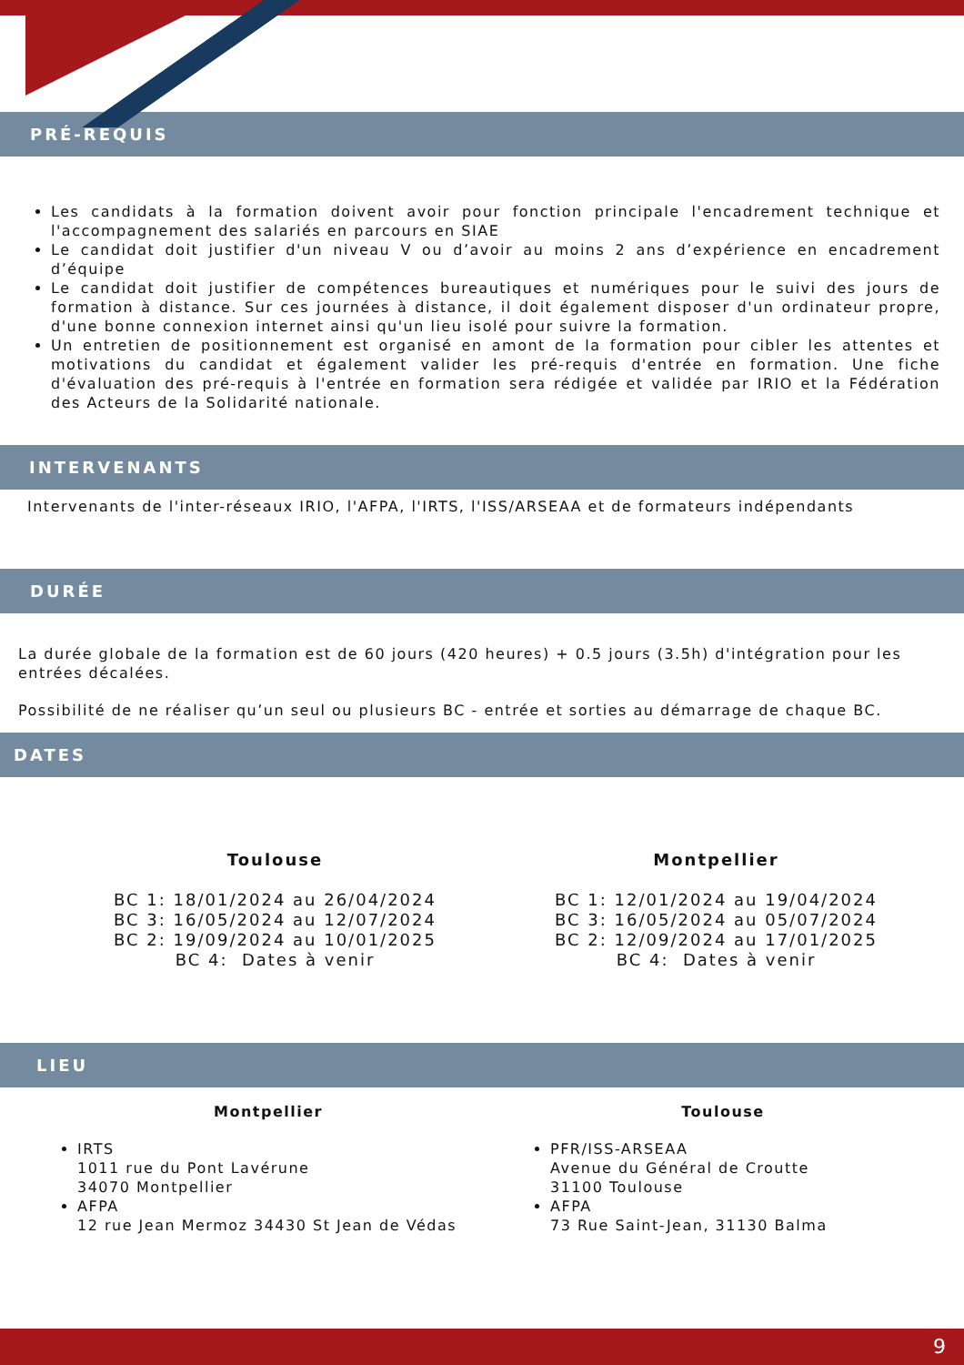PRÉ-REQUIS
Les candidats à la formation doivent avoir pour fonction principale l'encadrement technique et l'accompagnement des salariés en parcours en SIAE
Le candidat doit justifier d'un niveau V ou d’avoir au moins 2 ans d’expérience en encadrement d’équipe
Le candidat doit justifier de compétences bureautiques et numériques pour le suivi des jours de formation à distance. Sur ces journées à distance, il doit également disposer d'un ordinateur propre, d'une bonne connexion internet ainsi qu'un lieu isolé pour suivre la formation.
Un entretien de positionnement est organisé en amont de la formation pour cibler les attentes et motivations du candidat et également valider les pré-requis d'entrée en formation. Une fiche d'évaluation des pré-requis à l'entrée en formation sera rédigée et validée par IRIO et la Fédération des Acteurs de la Solidarité nationale.
INTERVENANTS
Intervenants de l'inter-réseaux IRIO, l'AFPA, l'IRTS, l'ISS/ARSEAA et de formateurs indépendants
DURÉE
La durée globale de la formation est de 60 jours (420 heures) + 0.5 jours (3.5h) d'intégration pour les entrées décalées.
Possibilité de ne réaliser qu’un seul ou plusieurs BC - entrée et sorties au démarrage de chaque BC.
DATES
Toulouse
BC 1: 18/01/2024 au 26/04/2024
BC 3: 16/05/2024 au 12/07/2024
BC 2: 19/09/2024 au 10/01/2025
BC 4: Dates à venir
Montpellier
BC 1: 12/01/2024 au 19/04/2024
BC 3: 16/05/2024 au 05/07/2024
BC 2: 12/09/2024 au 17/01/2025
BC 4: Dates à venir
LIEU
Montpellier
IRTS
1011 rue du Pont Lavérune
34070 Montpellier
AFPA
12 rue Jean Mermoz 34430 St Jean de Védas
Toulouse
PFR/ISS-ARSEAA
Avenue du Général de Croutte
31100 Toulouse
AFPA
73 Rue Saint-Jean, 31130 Balma
9